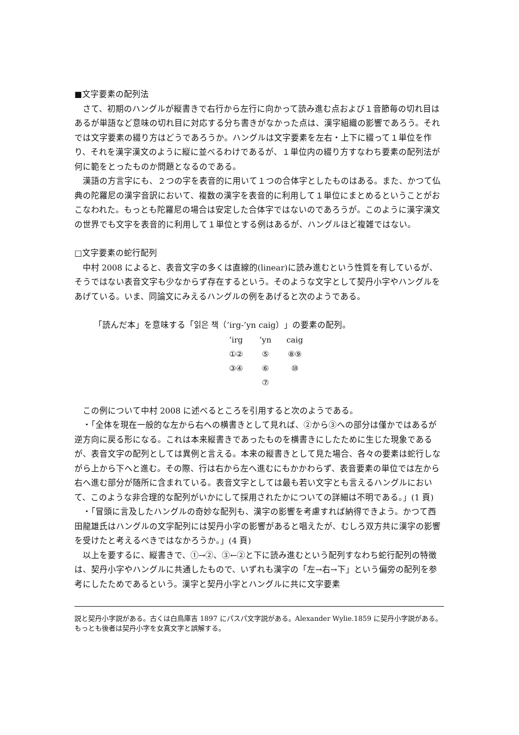■文字要素の配列法
さて、初期のハングルが縦書きで右行から左行に向かって読み進む点および１音節毎の切れ目はあるが単語など意味の切れ目に対応する分ち書きがなかった点は、漢字組織の影響であろう。それでは文字要素の綴り方はどうであろうか。ハングルは文字要素を左右・上下に綴って１単位を作り、それを漢字漢文のように縦に並べるわけであるが、１単位内の綴り方すなわち要素の配列法が何に範をとったものか問題となるのである。
漢語の方言字にも、２つの字を表音的に用いて１つの合体字としたものはある。また、かつて仏典の陀羅尼の漢字音訳において、複数の漢字を表音的に利用して１単位にまとめるということがおこなわれた。もっとも陀羅尼の場合は安定した合体字ではないのであろうが。このように漢字漢文の世界でも文字を表音的に利用して１単位とする例はあるが、ハングルほど複雑ではない。
□文字要素の蛇行配列
中村 2008 によると、表音文字の多くは直線的(linear)に読み進むという性質を有しているが、そうではない表音文字も少なからず存在するという。そのような文字として契丹小字やハングルをあげている。いま、同論文にみえるハングルの例をあげると次のようである。
「読んだ本」を意味する「읽은 책（’irg-’yn caig）」の要素の配列。
| ’irg | ’yn | caig |
| ①② | ⑤ | ⑧⑨ |
| ③④ | ⑥ | ⑩ |
| | ⑦ | |
この例について中村 2008 に述べるところを引用すると次のようである。
・「全体を現在一般的な左から右への横書きとして見れば、②から③への部分は僅かではあるが逆方向に戻る形になる。これは本来縦書きであったものを横書きにしたために生じた現象であるが、表音文字の配列としては異例と言える。本来の縦書きとして見た場合、各々の要素は蛇行しながら上から下へと進む。その際、行は右から左へ進むにもかかわらず、表音要素の単位では左から右へ進む部分が随所に含まれている。表音文字としては最も若い文字とも言えるハングルにおいて、このような非合理的な配列がいかにして採用されたかについての詳細は不明である。」(1 頁)
・「冒頭に言及したハングルの奇妙な配列も、漢字の影響を考慮すれば納得できよう。かつて西田龍雄氏はハングルの文字配列には契丹小字の影響があると唱えたが、むしろ双方共に漢字の影響を受けたと考えるべきではなかろうか。」(4 頁)
以上を要するに、縦書きで、①→②、③←②と下に読み進むという配列すなわち蛇行配列の特徴は、契丹小字やハングルに共通したもので、いずれも漢字の「左→右→下」という偏旁の配列を参考にしたためであるという。漢字と契丹小字とハングルに共に文字要素
説と契丹小字説がある。古くは白鳥庫吉 1897 にパスパ文字説がある。Alexander Wylie.1859 に契丹小字説がある。もっとも後者は契丹小字を女真文字と誤解する。